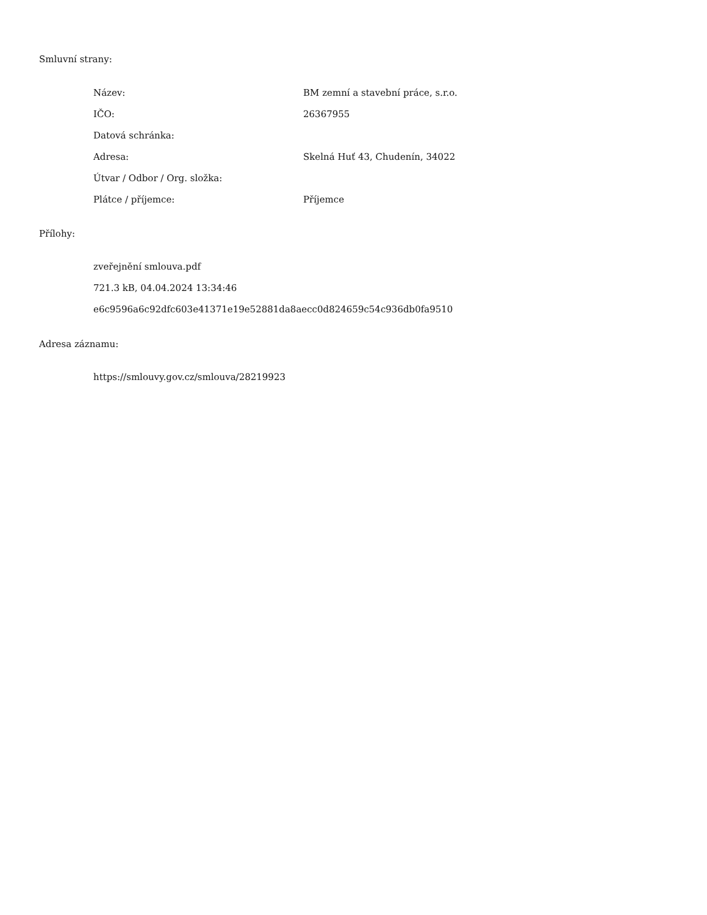Smluvní strany:
| Název: | BM zemní a stavební práce, s.r.o. |
| IČO: | 26367955 |
| Datová schránka: | |
| Adresa: | Skelná Huť 43, Chudenín, 34022 |
| Útvar / Odbor / Org. složka: | |
| Plátce / příjemce: | Příjemce |
Přílohy:
zveřejnění smlouva.pdf
721.3 kB, 04.04.2024 13:34:46
e6c9596a6c92dfc603e41371e19e52881da8aecc0d824659c54c936db0fa9510
Adresa záznamu:
https://smlouvy.gov.cz/smlouva/28219923